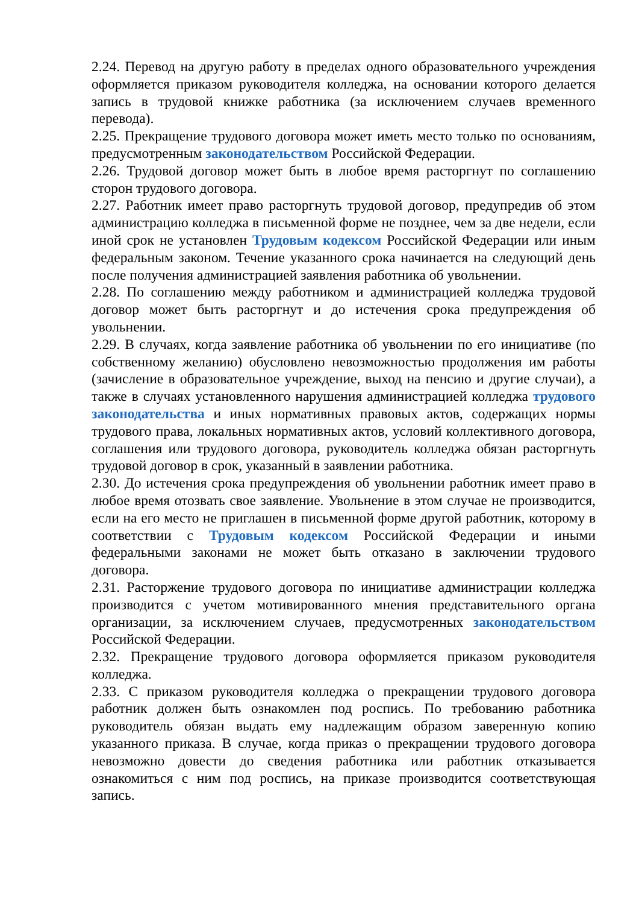2.24. Перевод на другую работу в пределах одного образовательного учреждения оформляется приказом руководителя колледжа, на основании которого делается запись в трудовой книжке работника (за исключением случаев временного перевода).
2.25. Прекращение трудового договора может иметь место только по основаниям, предусмотренным законодательством Российской Федерации.
2.26. Трудовой договор может быть в любое время расторгнут по соглашению сторон трудового договора.
2.27. Работник имеет право расторгнуть трудовой договор, предупредив об этом администрацию колледжа в письменной форме не позднее, чем за две недели, если иной срок не установлен Трудовым кодексом Российской Федерации или иным федеральным законом. Течение указанного срока начинается на следующий день после получения администрацией заявления работника об увольнении.
2.28. По соглашению между работником и администрацией колледжа трудовой договор может быть расторгнут и до истечения срока предупреждения об увольнении.
2.29. В случаях, когда заявление работника об увольнении по его инициативе (по собственному желанию) обусловлено невозможностью продолжения им работы (зачисление в образовательное учреждение, выход на пенсию и другие случаи), а также в случаях установленного нарушения администрацией колледжа трудового законодательства и иных нормативных правовых актов, содержащих нормы трудового права, локальных нормативных актов, условий коллективного договора, соглашения или трудового договора, руководитель колледжа обязан расторгнуть трудовой договор в срок, указанный в заявлении работника.
2.30. До истечения срока предупреждения об увольнении работник имеет право в любое время отозвать свое заявление. Увольнение в этом случае не производится, если на его место не приглашен в письменной форме другой работник, которому в соответствии с Трудовым кодексом Российской Федерации и иными федеральными законами не может быть отказано в заключении трудового договора.
2.31. Расторжение трудового договора по инициативе администрации колледжа производится с учетом мотивированного мнения представительного органа организации, за исключением случаев, предусмотренных законодательством Российской Федерации.
2.32. Прекращение трудового договора оформляется приказом руководителя колледжа.
2.33. С приказом руководителя колледжа о прекращении трудового договора работник должен быть ознакомлен под роспись. По требованию работника руководитель обязан выдать ему надлежащим образом заверенную копию указанного приказа. В случае, когда приказ о прекращении трудового договора невозможно довести до сведения работника или работник отказывается ознакомиться с ним под роспись, на приказе производится соответствующая запись.